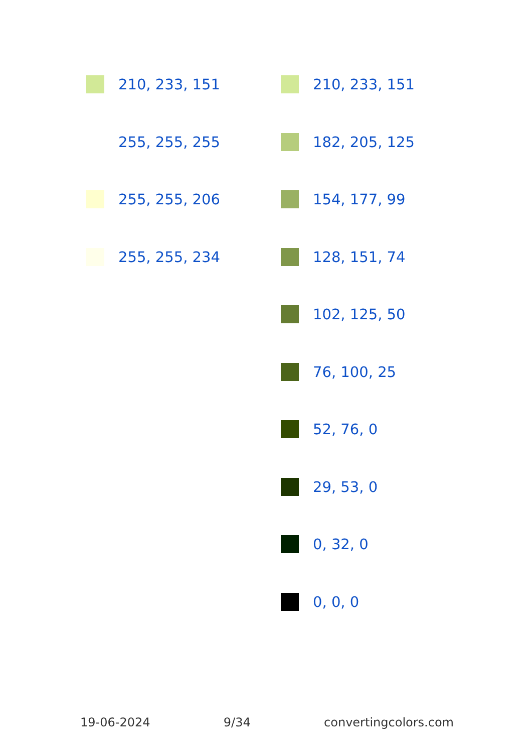210, 233, 151
255, 255, 255
255, 255, 206
255, 255, 234
210, 233, 151
182, 205, 125
154, 177, 99
128, 151, 74
102, 125, 50
76, 100, 25
52, 76, 0
29, 53, 0
0, 32, 0
0, 0, 0
19-06-2024 9/34 convertingcolors.com